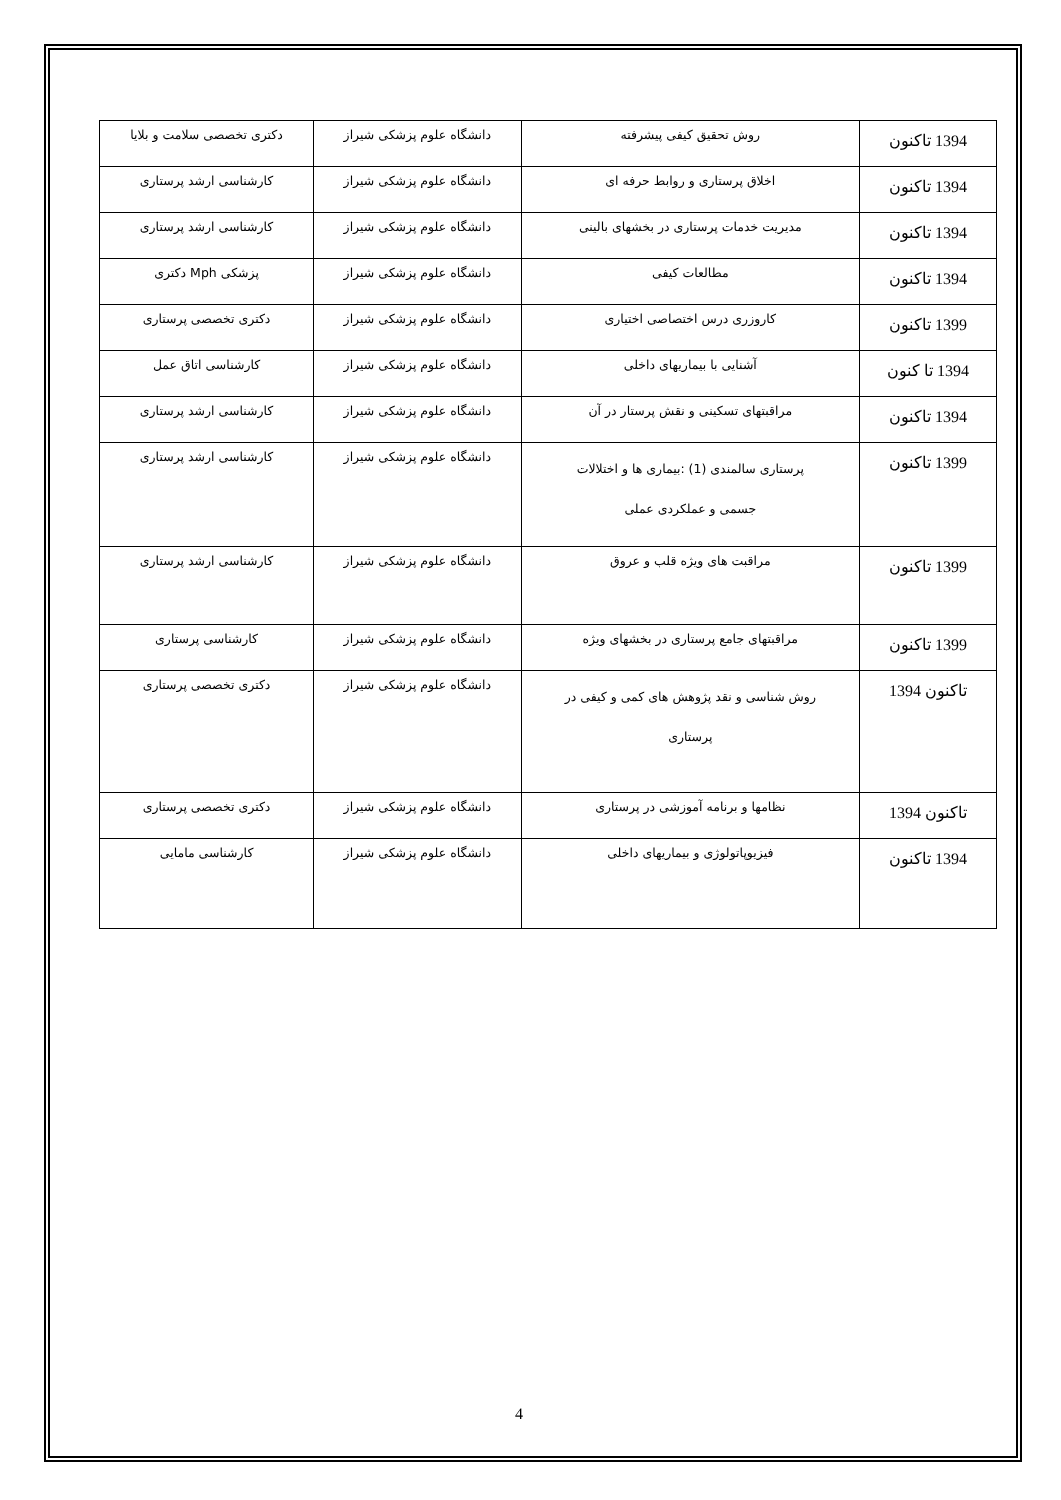| 1394 تاکنون | روش تحقیق کیفی پیشرفته | دانشگاه علوم پزشکی شیراز | دکتری تخصصی سلامت و بلایا |
| 1394 تاکنون | اخلاق پرستاری و روابط حرفه ای | دانشگاه علوم پزشکی شیراز | کارشناسی ارشد پرستاری |
| 1394 تاکنون | مدیریت خدمات پرستاری در بخشهای بالینی | دانشگاه علوم پزشکی شیراز | کارشناسی ارشد پرستاری |
| 1394 تاکنون | مطالعات کیفی | دانشگاه علوم پزشکی شیراز | پزشکی Mph دکتری |
| 1399 تاکنون | کاروزری درس اختصاصی اختیاری | دانشگاه علوم پزشکی شیراز | دکتری تخصصی پرستاری |
| 1394 تا کنون | آشنایی با بیماریهای داخلی | دانشگاه علوم پزشکی شیراز | کارشناسی اتاق عمل |
| 1394 تاکنون | مراقبتهای تسکینی و نقش پرستار در آن | دانشگاه علوم پزشکی شیراز | کارشناسی ارشد پرستاری |
| 1399 تاکنون | پرستاری سالمندی (1) :بیماری ها و اختلالات جسمی و عملکردی عملی | دانشگاه علوم پزشکی شیراز | کارشناسی ارشد پرستاری |
| 1399 تاکنون | مراقبت های ویژه قلب و عروق | دانشگاه علوم پزشکی شیراز | کارشناسی ارشد پرستاری |
| 1399 تاکنون | مراقبتهای جامع پرستاری در بخشهای ویژه | دانشگاه علوم پزشکی شیراز | کارشناسی پرستاری |
| تاکنون 1394 | روش شناسی و نقد پژوهش های کمی و کیفی در پرستاری | دانشگاه علوم پزشکی شیراز | دکتری تخصصی پرستاری |
| تاکنون 1394 | نظامها و برنامه آموزشی در پرستاری | دانشگاه علوم پزشکی شیراز | دکتری تخصصی پرستاری |
| 1394 تاکنون | فیزیوپاتولوژی و بیماریهای داخلی | دانشگاه علوم پزشکی شیراز | کارشناسی مامایی |
4